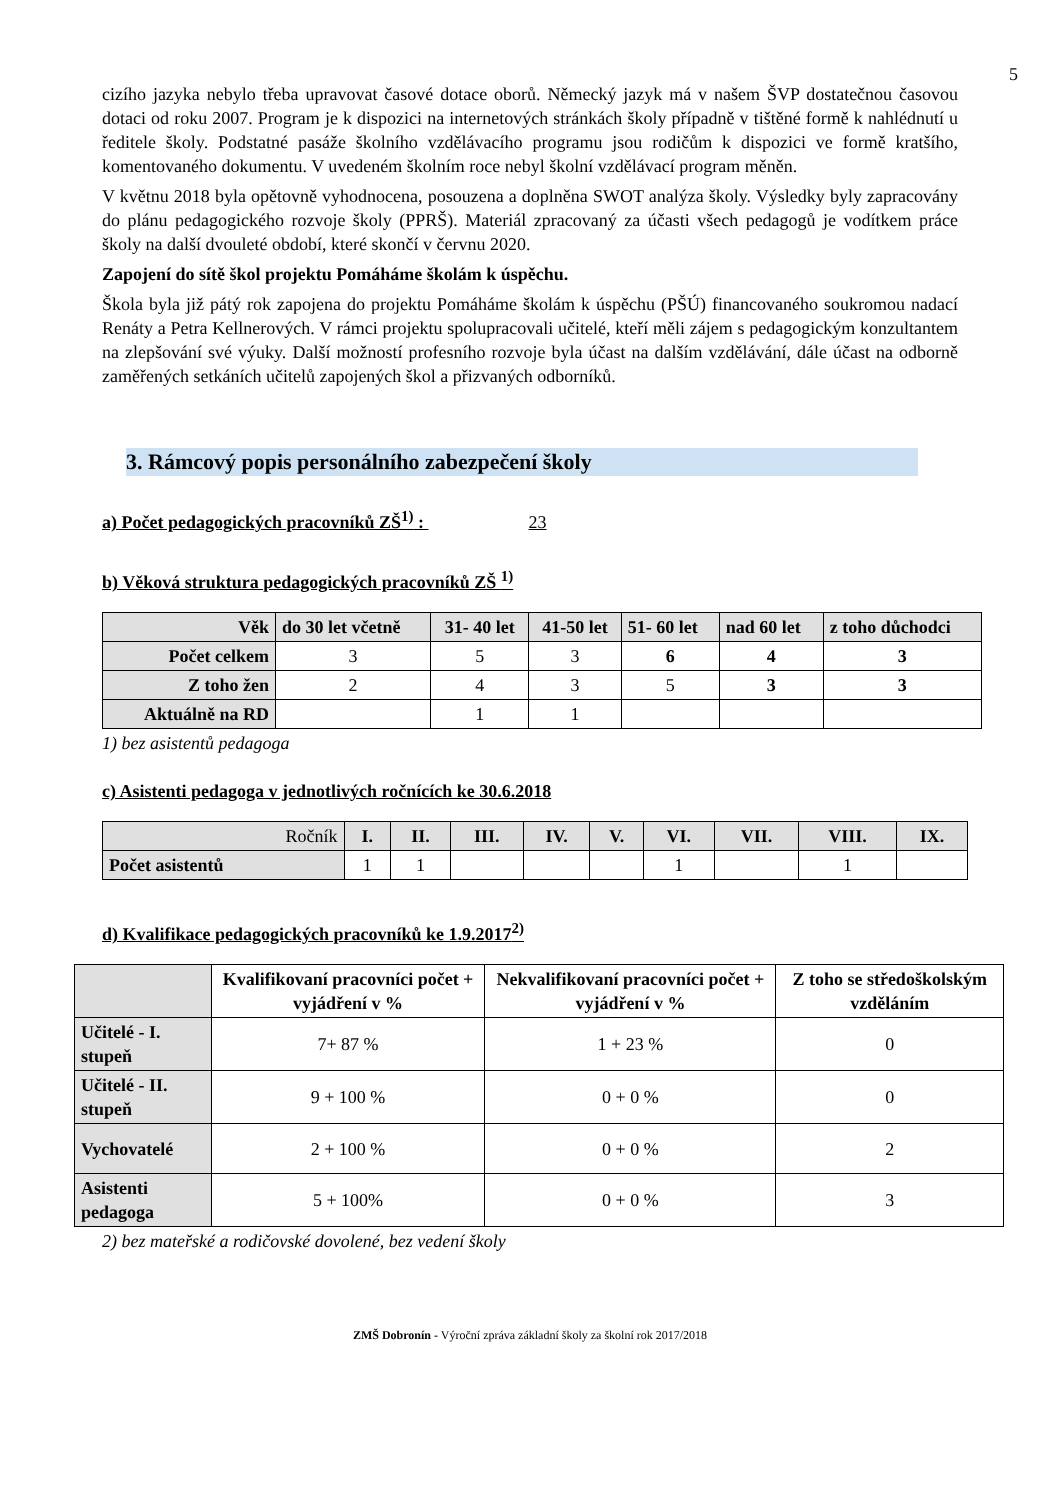5
cizího jazyka nebylo třeba upravovat časové dotace oborů. Německý jazyk má v našem ŠVP dostatečnou časovou dotaci od roku 2007. Program je k dispozici na internetových stránkách školy případně v tištěné formě k nahlédnutí u ředitele školy. Podstatné pasáže školního vzdělávacího programu jsou rodičům k dispozici ve formě kratšího, komentovaného dokumentu. V uvedeném školním roce nebyl školní vzdělávací program měněn.
V květnu 2018 byla opětovně vyhodnocena, posouzena a doplněna SWOT analýza školy. Výsledky byly zapracovány do plánu pedagogického rozvoje školy (PPRŠ). Materiál zpracovaný za účasti všech pedagogů je vodítkem práce školy na další dvouleté období, které skončí v červnu 2020.
Zapojení do sítě škol projektu Pomáháme školám k úspěchu.
Škola byla již pátý rok zapojena do projektu Pomáháme školám k úspěchu (PŠÚ) financovaného soukromou nadací Renáty a Petra Kellnerových. V rámci projektu spolupracovali učitelé, kteří měli zájem s pedagogickým konzultantem na zlepšování své výuky. Další možností profesního rozvoje byla účast na dalším vzdělávání, dále účast na odborně zaměřených setkáních učitelů zapojených škol a přizvaných odborníků.
3. Rámcový popis personálního zabezpečení školy
a) Počet pedagogických pracovníků ZŠ<sup>1)</sup> : 23
b) Věková struktura pedagogických pracovníků ZŠ <sup>1)</sup>
| Věk | do 30 let včetně | 31- 40 let | 41-50 let | 51- 60 let | nad 60 let | z toho důchodci |
| --- | --- | --- | --- | --- | --- | --- |
| Počet celkem | 3 | 5 | 3 | 6 | 4 | 3 |
| Z toho žen | 2 | 4 | 3 | 5 | 3 | 3 |
| Aktuálně na RD | | 1 | 1 | | | |
1) bez asistentů pedagoga
c) Asistenti pedagoga v jednotlivých ročnících ke 30.6.2018
| Ročník | I. | II. | III. | IV. | V. | VI. | VII. | VIII. | IX. |
| Počet asistentů | 1 | 1 | | | | 1 | | 1 | |
d) Kvalifikace pedagogických pracovníků ke 1.9.2017<sup>2)</sup>
| | Kvalifikovaní pracovníci počet + vyjádření v % | Nekvalifikovaní pracovníci počet + vyjádření v % | Z toho se středoškolským vzděláním |
| --- | --- | --- | --- |
| Učitelé - I. stupeň | 7+ 87 % | 1 + 23 % | 0 |
| Učitelé - II. stupeň | 9 + 100 % | 0 + 0 % | 0 |
| Vychovatelé | 2 + 100 % | 0 + 0 % | 2 |
| Asistenti pedagoga | 5 + 100% | 0 + 0 % | 3 |
2) bez mateřské a rodičovské dovolené, bez vedení školy
ZMŠ Dobronín - Výroční zpráva základní školy za školní rok 2017/2018